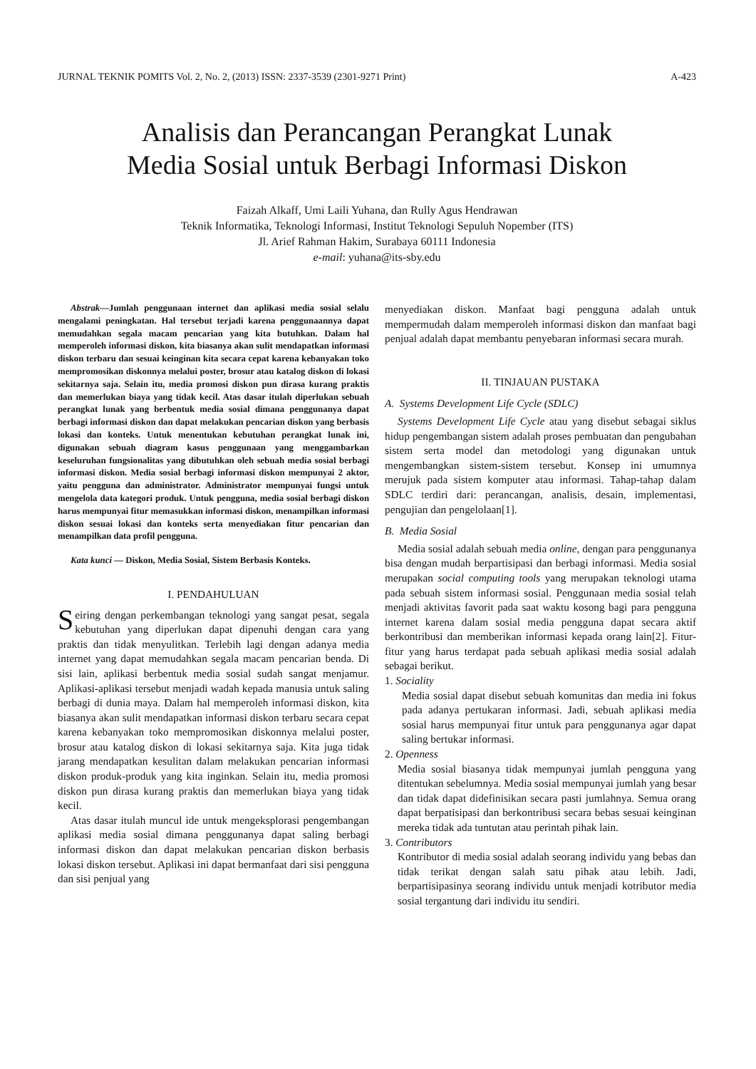JURNAL TEKNIK POMITS Vol. 2, No. 2, (2013) ISSN: 2337-3539 (2301-9271 Print) A-423
Analisis dan Perancangan Perangkat Lunak
Media Sosial untuk Berbagi Informasi Diskon
Faizah Alkaff, Umi Laili Yuhana, dan Rully Agus Hendrawan
Teknik Informatika, Teknologi Informasi, Institut Teknologi Sepuluh Nopember (ITS)
Jl. Arief Rahman Hakim, Surabaya 60111 Indonesia
e-mail: yuhana@its-sby.edu
Abstrak—Jumlah penggunaan internet dan aplikasi media sosial selalu mengalami peningkatan. Hal tersebut terjadi karena penggunaannya dapat memudahkan segala macam pencarian yang kita butuhkan. Dalam hal memperoleh informasi diskon, kita biasanya akan sulit mendapatkan informasi diskon terbaru dan sesuai keinginan kita secara cepat karena kebanyakan toko mempromosikan diskonnya melalui poster, brosur atau katalog diskon di lokasi sekitarnya saja. Selain itu, media promosi diskon pun dirasa kurang praktis dan memerlukan biaya yang tidak kecil. Atas dasar itulah diperlukan sebuah perangkat lunak yang berbentuk media sosial dimana penggunanya dapat berbagi informasi diskon dan dapat melakukan pencarian diskon yang berbasis lokasi dan konteks. Untuk menentukan kebutuhan perangkat lunak ini, digunakan sebuah diagram kasus penggunaan yang menggambarkan keseluruhan fungsionalitas yang dibutuhkan oleh sebuah media sosial berbagi informasi diskon. Media sosial berbagi informasi diskon mempunyai 2 aktor, yaitu pengguna dan administrator. Administrator mempunyai fungsi untuk mengelola data kategori produk. Untuk pengguna, media sosial berbagi diskon harus mempunyai fitur memasukkan informasi diskon, menampilkan informasi diskon sesuai lokasi dan konteks serta menyediakan fitur pencarian dan menampilkan data profil pengguna.
Kata kunci — Diskon, Media Sosial, Sistem Berbasis Konteks.
I. PENDAHULUAN
Seiring dengan perkembangan teknologi yang sangat pesat, segala kebutuhan yang diperlukan dapat dipenuhi dengan cara yang praktis dan tidak menyulitkan. Terlebih lagi dengan adanya media internet yang dapat memudahkan segala macam pencarian benda. Di sisi lain, aplikasi berbentuk media sosial sudah sangat menjamur. Aplikasi-aplikasi tersebut menjadi wadah kepada manusia untuk saling berbagi di dunia maya. Dalam hal memperoleh informasi diskon, kita biasanya akan sulit mendapatkan informasi diskon terbaru secara cepat karena kebanyakan toko mempromosikan diskonnya melalui poster, brosur atau katalog diskon di lokasi sekitarnya saja. Kita juga tidak jarang mendapatkan kesulitan dalam melakukan pencarian informasi diskon produk-produk yang kita inginkan. Selain itu, media promosi diskon pun dirasa kurang praktis dan memerlukan biaya yang tidak kecil.
Atas dasar itulah muncul ide untuk mengeksplorasi pengembangan aplikasi media sosial dimana penggunanya dapat saling berbagi informasi diskon dan dapat melakukan pencarian diskon berbasis lokasi diskon tersebut. Aplikasi ini dapat bermanfaat dari sisi pengguna dan sisi penjual yang
menyediakan diskon. Manfaat bagi pengguna adalah untuk mempermudah dalam memperoleh informasi diskon dan manfaat bagi penjual adalah dapat membantu penyebaran informasi secara murah.
II. TINJAUAN PUSTAKA
A. Systems Development Life Cycle (SDLC)
Systems Development Life Cycle atau yang disebut sebagai siklus hidup pengembangan sistem adalah proses pembuatan dan pengubahan sistem serta model dan metodologi yang digunakan untuk mengembangkan sistem-sistem tersebut. Konsep ini umumnya merujuk pada sistem komputer atau informasi. Tahap-tahap dalam SDLC terdiri dari: perancangan, analisis, desain, implementasi, pengujian dan pengelolaan[1].
B. Media Sosial
Media sosial adalah sebuah media online, dengan para penggunanya bisa dengan mudah berpartisipasi dan berbagi informasi. Media sosial merupakan social computing tools yang merupakan teknologi utama pada sebuah sistem informasi sosial. Penggunaan media sosial telah menjadi aktivitas favorit pada saat waktu kosong bagi para pengguna internet karena dalam sosial media pengguna dapat secara aktif berkontribusi dan memberikan informasi kepada orang lain[2]. Fitur-fitur yang harus terdapat pada sebuah aplikasi media sosial adalah sebagai berikut.
1. Sociality
Media sosial dapat disebut sebuah komunitas dan media ini fokus pada adanya pertukaran informasi. Jadi, sebuah aplikasi media sosial harus mempunyai fitur untuk para penggunanya agar dapat saling bertukar informasi.
2. Openness
Media sosial biasanya tidak mempunyai jumlah pengguna yang ditentukan sebelumnya. Media sosial mempunyai jumlah yang besar dan tidak dapat didefinisikan secara pasti jumlahnya. Semua orang dapat berpatisipasi dan berkontribusi secara bebas sesuai keinginan mereka tidak ada tuntutan atau perintah pihak lain.
3. Contributors
Kontributor di media sosial adalah seorang individu yang bebas dan tidak terikat dengan salah satu pihak atau lebih. Jadi, berpartisipasinya seorang individu untuk menjadi kotributor media sosial tergantung dari individu itu sendiri.